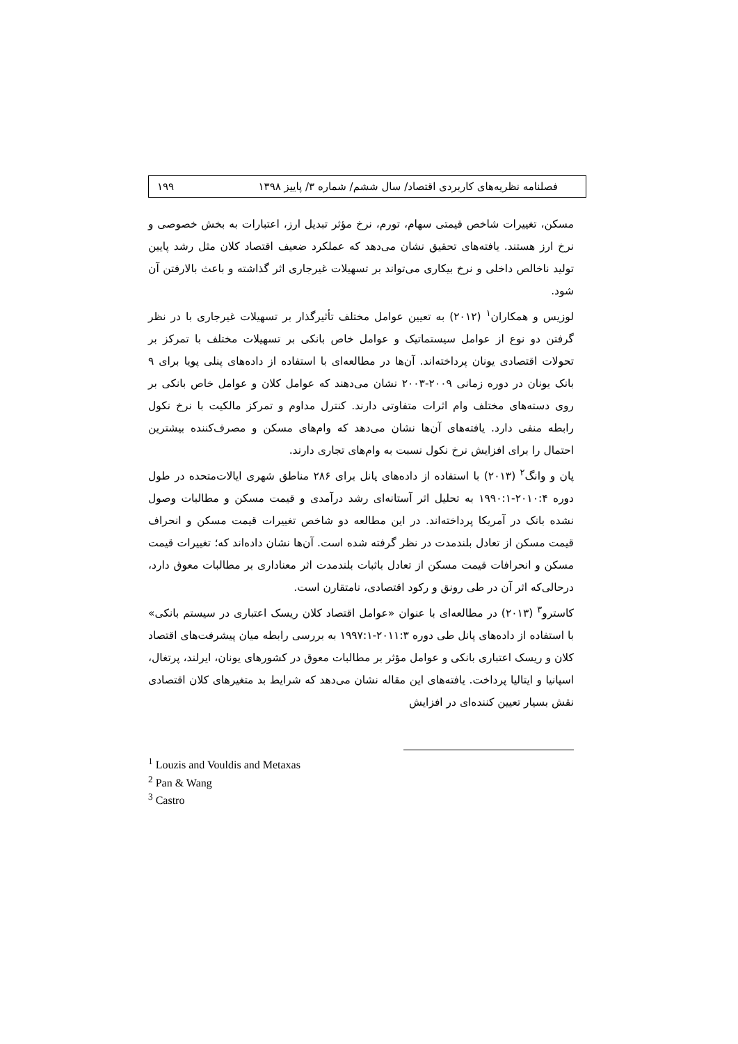فصلنامه نظریه‌های کاربردی اقتصاد/ سال ششم/ شماره ۳/ پاییز ۱۳۹۸ ۱۹۹
مسکن، تغییرات شاخص قیمتی سهام، تورم، نرخ مؤثر تبدیل ارز، اعتبارات به بخش خصوصی و نرخ ارز هستند. یافته‌های تحقیق نشان می‌دهد که عملکرد ضعیف اقتصاد کلان مثل رشد پایین تولید ناخالص داخلی و نرخ بیکاری می‌تواند بر تسهیلات غیرجاری اثر گذاشته و باعث بالارفتن آن شود.
لوزیس و همکاران<sup>۱</sup> (۲۰۱۲) به تعیین عوامل مختلف تأثیرگذار بر تسهیلات غیرجاری با در نظر گرفتن دو نوع از عوامل سیستماتیک و عوامل خاص بانکی بر تسهیلات مختلف با تمرکز بر تحولات اقتصادی یونان پرداخته‌اند. آن‌ها در مطالعه‌ای با استفاده از داده‌های پنلی پویا برای ۹ بانک یونان در دوره زمانی ۲۰۰۹-۲۰۰۳ نشان می‌دهند که عوامل کلان و عوامل خاص بانکی بر روی دسته‌های مختلف وام اثرات متفاوتی دارند. کنترل مداوم و تمرکز مالکیت با نرخ نکول رابطه منفی دارد. یافته‌های آن‌ها نشان می‌دهد که وام‌های مسکن و مصرف‌کننده بیشترین احتمال را برای افزایش نرخ نکول نسبت به وام‌های تجاری دارند.
پان و وانگ<sup>۲</sup> (۲۰۱۳) با استفاده از داده‌های پانل برای ۲۸۶ مناطق شهری ایالات‌متحده در طول دوره ۲۰۱۰:۴-۱۹۹۰:۱ به تحلیل اثر آستانه‌ای رشد درآمدی و قیمت مسکن و مطالبات وصول نشده بانک در آمریکا پرداخته‌اند. در این مطالعه دو شاخص تغییرات قیمت مسکن و انحراف قیمت مسکن از تعادل بلندمدت در نظر گرفته شده است. آن‌ها نشان داده‌اند که؛ تغییرات قیمت مسکن و انحرافات قیمت مسکن از تعادل باثبات بلندمدت اثر معناداری بر مطالبات معوق دارد، درحالی‌که اثر آن در طی رونق و رکود اقتصادی، نامتقارن است.
کاسترو<sup>۳</sup> (۲۰۱۳) در مطالعه‌ای با عنوان «عوامل اقتصاد کلان ریسک اعتباری در سیستم بانکی» با استفاده از داده‌های پانل طی دوره ۲۰۱۱:۳-۱۹۹۷:۱ به بررسی رابطه میان پیشرفت‌های اقتصاد کلان و ریسک اعتباری بانکی و عوامل مؤثر بر مطالبات معوق در کشورهای یونان، ایرلند، پرتغال، اسپانیا و ایتالیا پرداخت. یافته‌های این مقاله نشان می‌دهد که شرایط بد متغیرهای کلان اقتصادی نقش بسیار تعیین کننده‌ای در افزایش
<sup>1</sup> Louzis and Vouldis and Metaxas
<sup>2</sup> Pan & Wang
<sup>3</sup> Castro